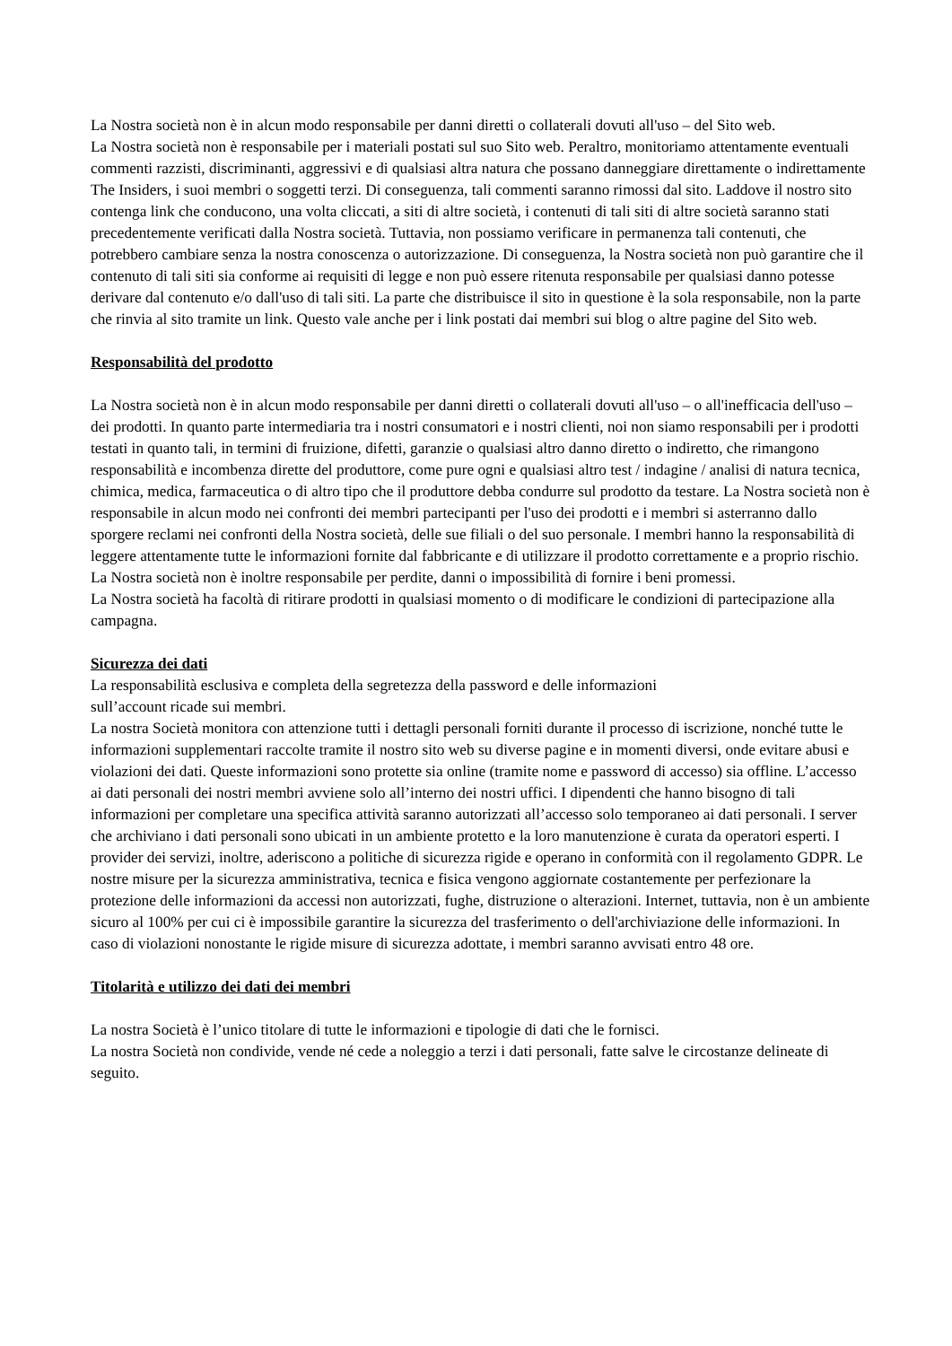La Nostra società non è in alcun modo responsabile per danni diretti o collaterali dovuti all'uso – del Sito web.
La Nostra società non è responsabile per i materiali postati sul suo Sito web. Peraltro, monitoriamo attentamente eventuali commenti razzisti, discriminanti, aggressivi e di qualsiasi altra natura che possano danneggiare direttamente o indirettamente The Insiders, i suoi membri o soggetti terzi. Di conseguenza, tali commenti saranno rimossi dal sito. Laddove il nostro sito contenga link che conducono, una volta cliccati, a siti di altre società, i contenuti di tali siti di altre società saranno stati precedentemente verificati dalla Nostra società. Tuttavia, non possiamo verificare in permanenza tali contenuti, che potrebbero cambiare senza la nostra conoscenza o autorizzazione. Di conseguenza, la Nostra società non può garantire che il contenuto di tali siti sia conforme ai requisiti di legge e non può essere ritenuta responsabile per qualsiasi danno potesse derivare dal contenuto e/o dall'uso di tali siti. La parte che distribuisce il sito in questione è la sola responsabile, non la parte che rinvia al sito tramite un link. Questo vale anche per i link postati dai membri sui blog o altre pagine del Sito web.
Responsabilità del prodotto
La Nostra società non è in alcun modo responsabile per danni diretti o collaterali dovuti all'uso – o all'inefficacia dell'uso – dei prodotti. In quanto parte intermediaria tra i nostri consumatori e i nostri clienti, noi non siamo responsabili per i prodotti testati in quanto tali, in termini di fruizione, difetti, garanzie o qualsiasi altro danno diretto o indiretto, che rimangono responsabilità e incombenza dirette del produttore, come pure ogni e qualsiasi altro test / indagine / analisi di natura tecnica, chimica, medica, farmaceutica o di altro tipo che il produttore debba condurre sul prodotto da testare. La Nostra società non è responsabile in alcun modo nei confronti dei membri partecipanti per l'uso dei prodotti e i membri si asterranno dallo sporgere reclami nei confronti della Nostra società, delle sue filiali o del suo personale. I membri hanno la responsabilità di leggere attentamente tutte le informazioni fornite dal fabbricante e di utilizzare il prodotto correttamente e a proprio rischio. La Nostra società non è inoltre responsabile per perdite, danni o impossibilità di fornire i beni promessi.
La Nostra società ha facoltà di ritirare prodotti in qualsiasi momento o di modificare le condizioni di partecipazione alla campagna.
Sicurezza dei dati
La responsabilità esclusiva e completa della segretezza della password e delle informazioni
sull’account ricade sui membri.
La nostra Società monitora con attenzione tutti i dettagli personali forniti durante il processo di iscrizione, nonché tutte le informazioni supplementari raccolte tramite il nostro sito web su diverse pagine e in momenti diversi, onde evitare abusi e violazioni dei dati. Queste informazioni sono protette sia online (tramite nome e password di accesso) sia offline. L’accesso ai dati personali dei nostri membri avviene solo all’interno dei nostri uffici. I dipendenti che hanno bisogno di tali informazioni per completare una specifica attività saranno autorizzati all’accesso solo temporaneo ai dati personali. I server che archiviano i dati personali sono ubicati in un ambiente protetto e la loro manutenzione è curata da operatori esperti. I provider dei servizi, inoltre, aderiscono a politiche di sicurezza rigide e operano in conformità con il regolamento GDPR. Le nostre misure per la sicurezza amministrativa, tecnica e fisica vengono aggiornate costantemente per perfezionare la protezione delle informazioni da accessi non autorizzati, fughe, distruzione o alterazioni. Internet, tuttavia, non è un ambiente sicuro al 100% per cui ci è impossibile garantire la sicurezza del trasferimento o dell'archiviazione delle informazioni. In caso di violazioni nonostante le rigide misure di sicurezza adottate, i membri saranno avvisati entro 48 ore.
Titolarità e utilizzo dei dati dei membri
La nostra Società è l’unico titolare di tutte le informazioni e tipologie di dati che le fornisci.
La nostra Società non condivide, vende né cede a noleggio a terzi i dati personali, fatte salve le circostanze delineate di seguito.